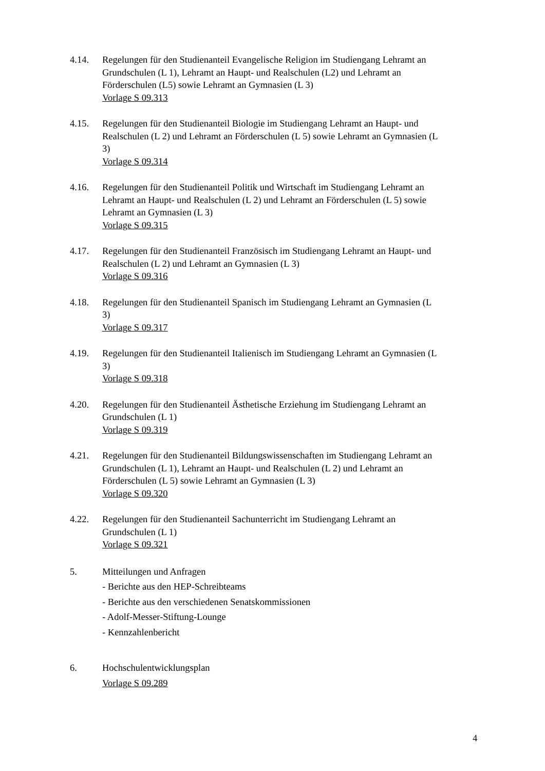4.14. Regelungen für den Studienanteil Evangelische Religion im Studiengang Lehramt an Grundschulen (L 1), Lehramt an Haupt- und Realschulen (L2) und Lehramt an Förderschulen (L5) sowie Lehramt an Gymnasien (L 3)
Vorlage S 09.313
4.15. Regelungen für den Studienanteil Biologie im Studiengang Lehramt an Haupt- und Realschulen (L 2) und Lehramt an Förderschulen (L 5) sowie Lehramt an Gymnasien (L 3)
Vorlage S 09.314
4.16. Regelungen für den Studienanteil Politik und Wirtschaft im Studiengang Lehramt an Lehramt an Haupt- und Realschulen (L 2) und Lehramt an Förderschulen (L 5) sowie Lehramt an Gymnasien (L 3)
Vorlage S 09.315
4.17. Regelungen für den Studienanteil Französisch im Studiengang Lehramt an Haupt- und Realschulen (L 2) und Lehramt an Gymnasien (L 3)
Vorlage S 09.316
4.18. Regelungen für den Studienanteil Spanisch im Studiengang Lehramt an Gymnasien (L 3)
Vorlage S 09.317
4.19. Regelungen für den Studienanteil Italienisch im Studiengang Lehramt an Gymnasien (L 3)
Vorlage S 09.318
4.20. Regelungen für den Studienanteil Ästhetische Erziehung im Studiengang Lehramt an Grundschulen (L 1)
Vorlage S 09.319
4.21. Regelungen für den Studienanteil Bildungswissenschaften im Studiengang Lehramt an Grundschulen (L 1), Lehramt an Haupt- und Realschulen (L 2) und Lehramt an Förderschulen (L 5) sowie Lehramt an Gymnasien (L 3)
Vorlage S 09.320
4.22. Regelungen für den Studienanteil Sachunterricht im Studiengang Lehramt an Grundschulen (L 1)
Vorlage S 09.321
5. Mitteilungen und Anfragen
- Berichte aus den HEP-Schreibteams
- Berichte aus den verschiedenen Senatskommissionen
- Adolf-Messer-Stiftung-Lounge
- Kennzahlenbericht
6. Hochschulentwicklungsplan
Vorlage S 09.289
4